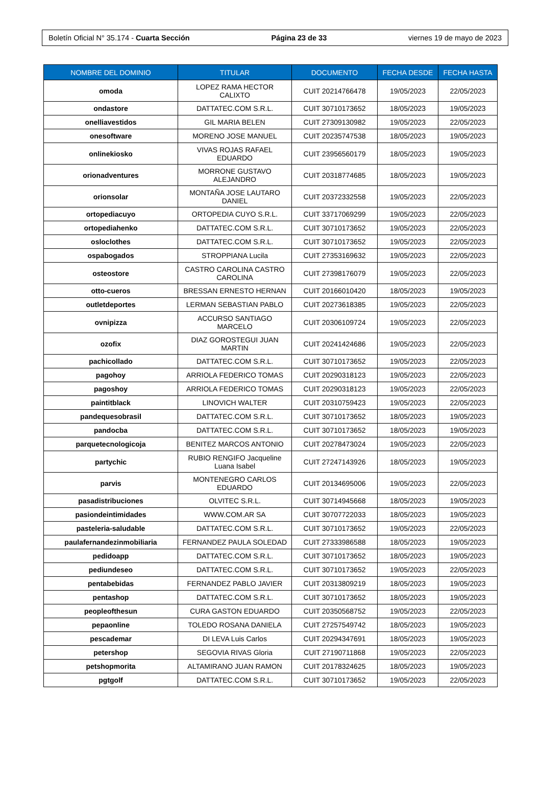Boletín Oficial N° 35.174 - Cuarta Sección Página 23 de 33 viernes 19 de mayo de 2023
| NOMBRE DEL DOMINIO | TITULAR | DOCUMENTO | FECHA DESDE | FECHA HASTA |
| --- | --- | --- | --- | --- |
| omoda | LOPEZ RAMA HECTOR CALIXTO | CUIT 20214766478 | 19/05/2023 | 22/05/2023 |
| ondastore | DATTATEC.COM S.R.L. | CUIT 30710173652 | 18/05/2023 | 19/05/2023 |
| onelliavestidos | GIL MARIA BELEN | CUIT 27309130982 | 19/05/2023 | 22/05/2023 |
| onesoftware | MORENO JOSE MANUEL | CUIT 20235747538 | 18/05/2023 | 19/05/2023 |
| onlinekiosko | VIVAS ROJAS RAFAEL EDUARDO | CUIT 23956560179 | 18/05/2023 | 19/05/2023 |
| orionadventures | MORRONE GUSTAVO ALEJANDRO | CUIT 20318774685 | 18/05/2023 | 19/05/2023 |
| orionsolar | MONTAÑA JOSE LAUTARO DANIEL | CUIT 20372332558 | 19/05/2023 | 22/05/2023 |
| ortopediacuyo | ORTOPEDIA CUYO S.R.L. | CUIT 33717069299 | 19/05/2023 | 22/05/2023 |
| ortopediahenko | DATTATEC.COM S.R.L. | CUIT 30710173652 | 19/05/2023 | 22/05/2023 |
| osloclothes | DATTATEC.COM S.R.L. | CUIT 30710173652 | 19/05/2023 | 22/05/2023 |
| ospabogados | STROPPIANA Lucila | CUIT 27353169632 | 19/05/2023 | 22/05/2023 |
| osteostore | CASTRO CAROLINA CASTRO CAROLINA | CUIT 27398176079 | 19/05/2023 | 22/05/2023 |
| otto-cueros | BRESSAN ERNESTO HERNAN | CUIT 20166010420 | 18/05/2023 | 19/05/2023 |
| outletdeportes | LERMAN SEBASTIAN PABLO | CUIT 20273618385 | 19/05/2023 | 22/05/2023 |
| ovnipizza | ACCURSO SANTIAGO MARCELO | CUIT 20306109724 | 19/05/2023 | 22/05/2023 |
| ozofix | DIAZ GOROSTEGUI JUAN MARTIN | CUIT 20241424686 | 19/05/2023 | 22/05/2023 |
| pachicollado | DATTATEC.COM S.R.L. | CUIT 30710173652 | 19/05/2023 | 22/05/2023 |
| pagohoy | ARRIOLA FEDERICO TOMAS | CUIT 20290318123 | 19/05/2023 | 22/05/2023 |
| pagoshoy | ARRIOLA FEDERICO TOMAS | CUIT 20290318123 | 19/05/2023 | 22/05/2023 |
| paintitblack | LINOVICH WALTER | CUIT 20310759423 | 19/05/2023 | 22/05/2023 |
| pandequesobrasil | DATTATEC.COM S.R.L. | CUIT 30710173652 | 18/05/2023 | 19/05/2023 |
| pandocba | DATTATEC.COM S.R.L. | CUIT 30710173652 | 18/05/2023 | 19/05/2023 |
| parquetecnologicoja | BENITEZ MARCOS ANTONIO | CUIT 20278473024 | 19/05/2023 | 22/05/2023 |
| partychic | RUBIO RENGIFO Jacqueline Luana Isabel | CUIT 27247143926 | 18/05/2023 | 19/05/2023 |
| parvis | MONTENEGRO CARLOS EDUARDO | CUIT 20134695006 | 19/05/2023 | 22/05/2023 |
| pasadistribuciones | OLVITEC S.R.L. | CUIT 30714945668 | 18/05/2023 | 19/05/2023 |
| pasiondeintimidades | WWW.COM.AR SA | CUIT 30707722033 | 18/05/2023 | 19/05/2023 |
| pasteleria-saludable | DATTATEC.COM S.R.L. | CUIT 30710173652 | 19/05/2023 | 22/05/2023 |
| paulafernandezinmobiliaria | FERNANDEZ PAULA SOLEDAD | CUIT 27333986588 | 18/05/2023 | 19/05/2023 |
| pedidoapp | DATTATEC.COM S.R.L. | CUIT 30710173652 | 18/05/2023 | 19/05/2023 |
| pediundeseo | DATTATEC.COM S.R.L. | CUIT 30710173652 | 19/05/2023 | 22/05/2023 |
| pentabebidas | FERNANDEZ PABLO JAVIER | CUIT 20313809219 | 18/05/2023 | 19/05/2023 |
| pentashop | DATTATEC.COM S.R.L. | CUIT 30710173652 | 18/05/2023 | 19/05/2023 |
| peopleofthesun | CURA GASTON EDUARDO | CUIT 20350568752 | 19/05/2023 | 22/05/2023 |
| pepaonline | TOLEDO ROSANA DANIELA | CUIT 27257549742 | 18/05/2023 | 19/05/2023 |
| pescademar | DI LEVA Luis Carlos | CUIT 20294347691 | 18/05/2023 | 19/05/2023 |
| petershop | SEGOVIA RIVAS Gloria | CUIT 27190711868 | 19/05/2023 | 22/05/2023 |
| petshopmorita | ALTAMIRANO JUAN RAMON | CUIT 20178324625 | 18/05/2023 | 19/05/2023 |
| pgtgolf | DATTATEC.COM S.R.L. | CUIT 30710173652 | 19/05/2023 | 22/05/2023 |